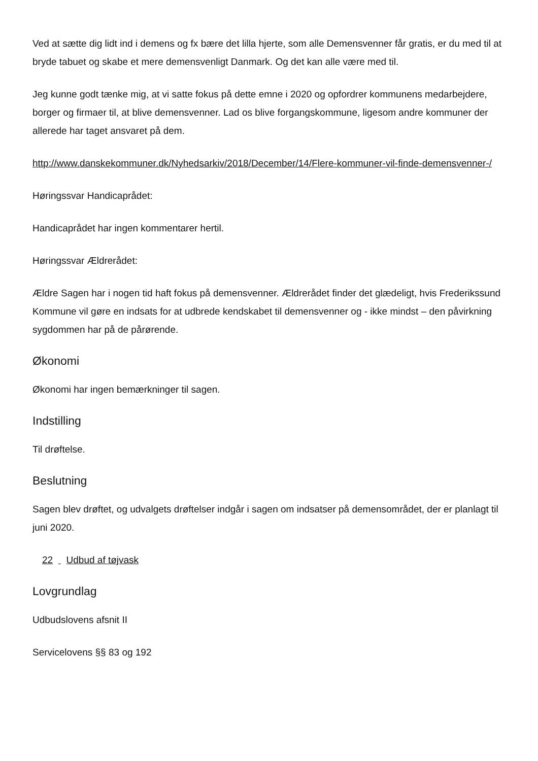Ved at sætte dig lidt ind i demens og fx bære det lilla hjerte, som alle Demensvenner får gratis, er du med til at bryde tabuet og skabe et mere demensvenligt Danmark. Og det kan alle være med til.
Jeg kunne godt tænke mig, at vi satte fokus på dette emne i 2020 og opfordrer kommunens medarbejdere, borger og firmaer til, at blive demensvenner. Lad os blive forgangskommune, ligesom andre kommuner der allerede har taget ansvaret på dem.
http://www.danskekommuner.dk/Nyhedsarkiv/2018/December/14/Flere-kommuner-vil-finde-demensvenner-/
Høringssvar Handicaprådet:
Handicaprådet har ingen kommentarer hertil.
Høringssvar Ældrerådet:
Ældre Sagen har i nogen tid haft fokus på demensvenner. Ældrerådet finder det glædeligt, hvis Frederikssund Kommune vil gøre en indsats for at udbrede kendskabet til demensvenner og - ikke mindst – den påvirkning sygdommen har på de pårørende.
Økonomi
Økonomi har ingen bemærkninger til sagen.
Indstilling
Til drøftelse.
Beslutning
Sagen blev drøftet, og udvalgets drøftelser indgår i sagen om indsatser på demensområdet, der er planlagt til juni 2020.
22 Udbud af tøjvask
Lovgrundlag
Udbudslovens afsnit II
Servicelovens §§ 83 og 192